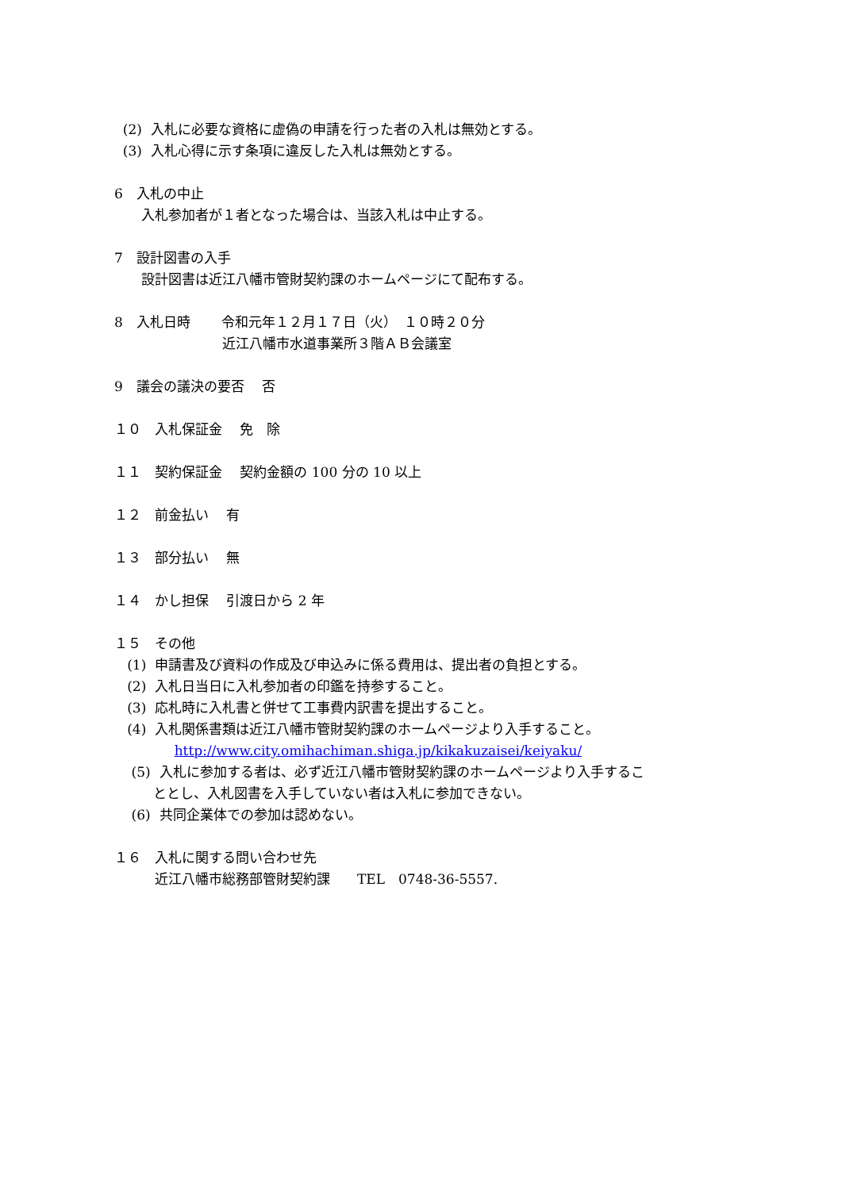(2) 入札に必要な資格に虚偽の申請を行った者の入札は無効とする。
(3) 入札心得に示す条項に違反した入札は無効とする。
6　入札の中止
　　入札参加者が１者となった場合は、当該入札は中止する。
7　設計図書の入手
　　設計図書は近江八幡市管財契約課のホームページにて配布する。
8　入札日時　　 令和元年１２月１７日（火）　１０時２０分
　　　　　　　　近江八幡市水道事業所３階ＡＢ会議室
9　議会の議決の要否　 否
１０　入札保証金　 免　除
１１　契約保証金　 契約金額の 100 分の 10 以上
１２　前金払い　 有
１３　部分払い　 無
１４　かし担保　 引渡日から 2 年
１５　その他
(1) 申請書及び資料の作成及び申込みに係る費用は、提出者の負担とする。
(2) 入札日当日に入札参加者の印鑑を持参すること。
(3) 応札時に入札書と併せて工事費内訳書を提出すること。
(4) 入札関係書類は近江八幡市管財契約課のホームページより入手すること。
http://www.city.omihachiman.shiga.jp/kikakuzaisei/keiyaku/
(5) 入札に参加する者は、必ず近江八幡市管財契約課のホームページより入手するこ
ととし、入札図書を入手していない者は入札に参加できない。
(6) 共同企業体での参加は認めない。
１６　入札に関する問い合わせ先
　　　近江八幡市総務部管財契約課　　TEL　0748-36-5557.